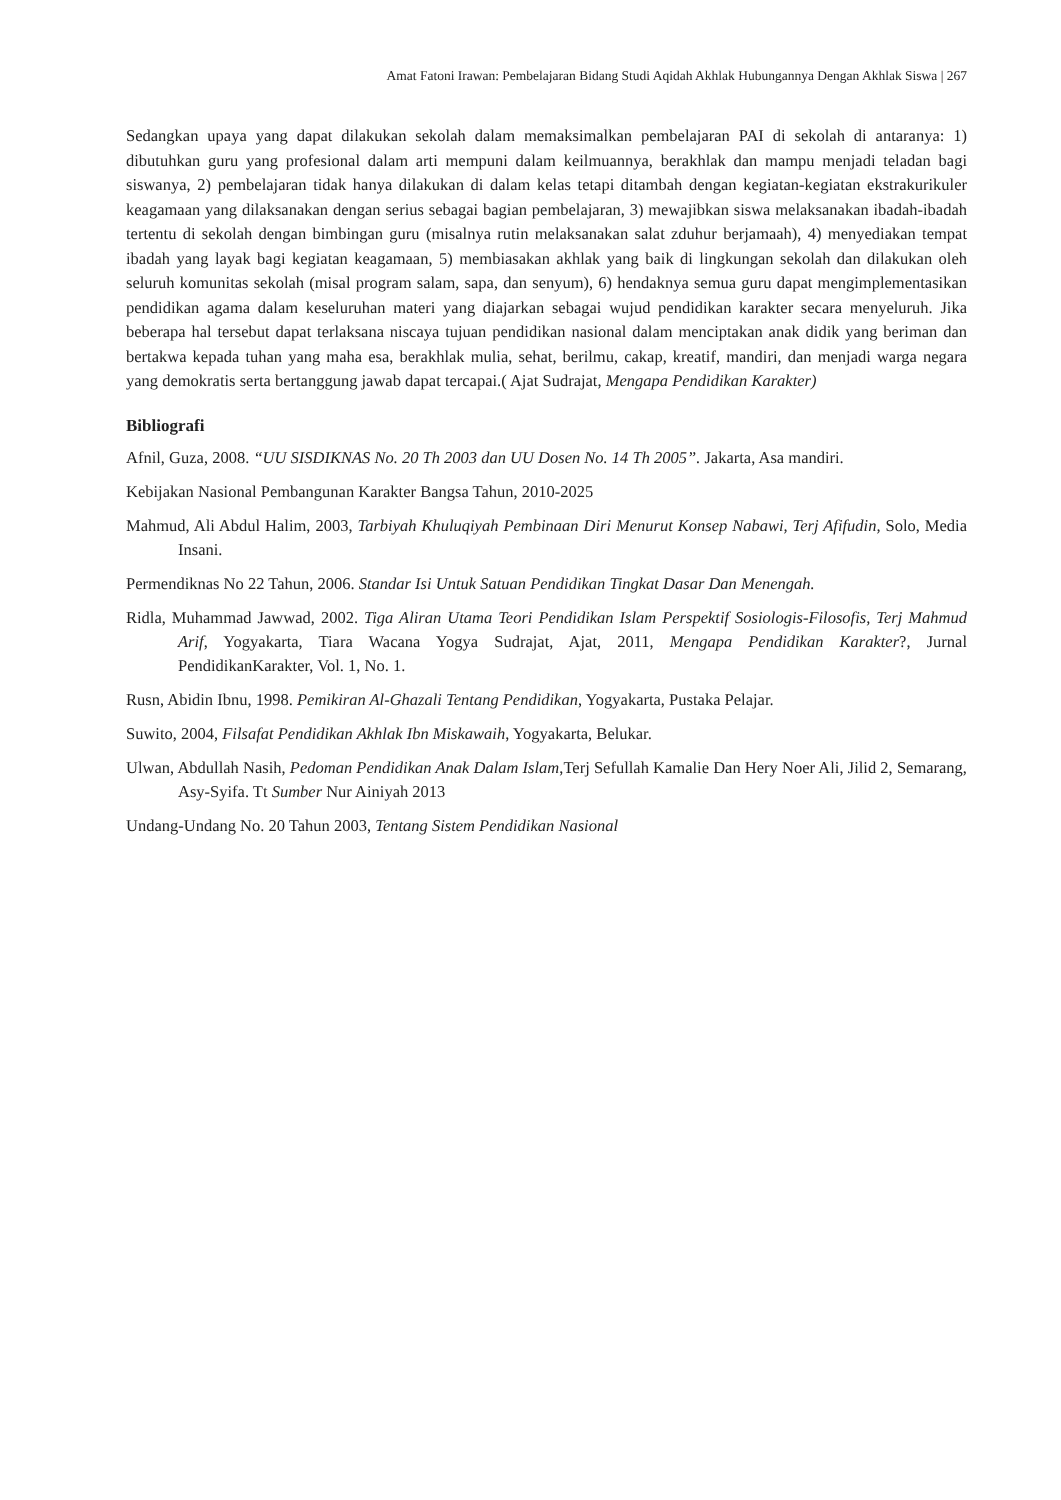Amat Fatoni Irawan: Pembelajaran Bidang Studi Aqidah Akhlak Hubungannya Dengan Akhlak Siswa | 267
Sedangkan upaya yang dapat dilakukan sekolah dalam memaksimalkan pembelajaran PAI di sekolah di antaranya: 1) dibutuhkan guru yang profesional dalam arti mempuni dalam keilmuannya, berakhlak dan mampu menjadi teladan bagi siswanya, 2) pembelajaran tidak hanya dilakukan di dalam kelas tetapi ditambah dengan kegiatan-kegiatan ekstrakurikuler keagamaan yang dilaksanakan dengan serius sebagai bagian pembelajaran, 3) mewajibkan siswa melaksanakan ibadah-ibadah tertentu di sekolah dengan bimbingan guru (misalnya rutin melaksanakan salat zduhur berjamaah), 4) menyediakan tempat ibadah yang layak bagi kegiatan keagamaan, 5) membiasakan akhlak yang baik di lingkungan sekolah dan dilakukan oleh seluruh komunitas sekolah (misal program salam, sapa, dan senyum), 6) hendaknya semua guru dapat mengimplementasikan pendidikan agama dalam keseluruhan materi yang diajarkan sebagai wujud pendidikan karakter secara menyeluruh. Jika beberapa hal tersebut dapat terlaksana niscaya tujuan pendidikan nasional dalam menciptakan anak didik yang beriman dan bertakwa kepada tuhan yang maha esa, berakhlak mulia, sehat, berilmu, cakap, kreatif, mandiri, dan menjadi warga negara yang demokratis serta bertanggung jawab dapat tercapai.( Ajat Sudrajat, Mengapa Pendidikan Karakter)
Bibliografi
Afnil, Guza, 2008. “UU SISDIKNAS No. 20 Th 2003 dan UU Dosen No. 14 Th 2005”. Jakarta, Asa mandiri.
Kebijakan Nasional Pembangunan Karakter Bangsa Tahun, 2010-2025
Mahmud, Ali Abdul Halim, 2003, Tarbiyah Khuluqiyah Pembinaan Diri Menurut Konsep Nabawi, Terj Afifudin, Solo, Media Insani.
Permendiknas No 22 Tahun, 2006. Standar Isi Untuk Satuan Pendidikan Tingkat Dasar Dan Menengah.
Ridla, Muhammad Jawwad, 2002. Tiga Aliran Utama Teori Pendidikan Islam Perspektif Sosiologis-Filosofis, Terj Mahmud Arif, Yogyakarta, Tiara Wacana Yogya Sudrajat, Ajat, 2011, Mengapa Pendidikan Karakter?, Jurnal PendidikanKarakter, Vol. 1, No. 1.
Rusn, Abidin Ibnu, 1998. Pemikiran Al-Ghazali Tentang Pendidikan, Yogyakarta, Pustaka Pelajar.
Suwito, 2004, Filsafat Pendidikan Akhlak Ibn Miskawaih, Yogyakarta, Belukar.
Ulwan, Abdullah Nasih, Pedoman Pendidikan Anak Dalam Islam,Terj Sefullah Kamalie Dan Hery Noer Ali, Jilid 2, Semarang, Asy-Syifa. Tt Sumber Nur Ainiyah 2013
Undang-Undang No. 20 Tahun 2003, Tentang Sistem Pendidikan Nasional